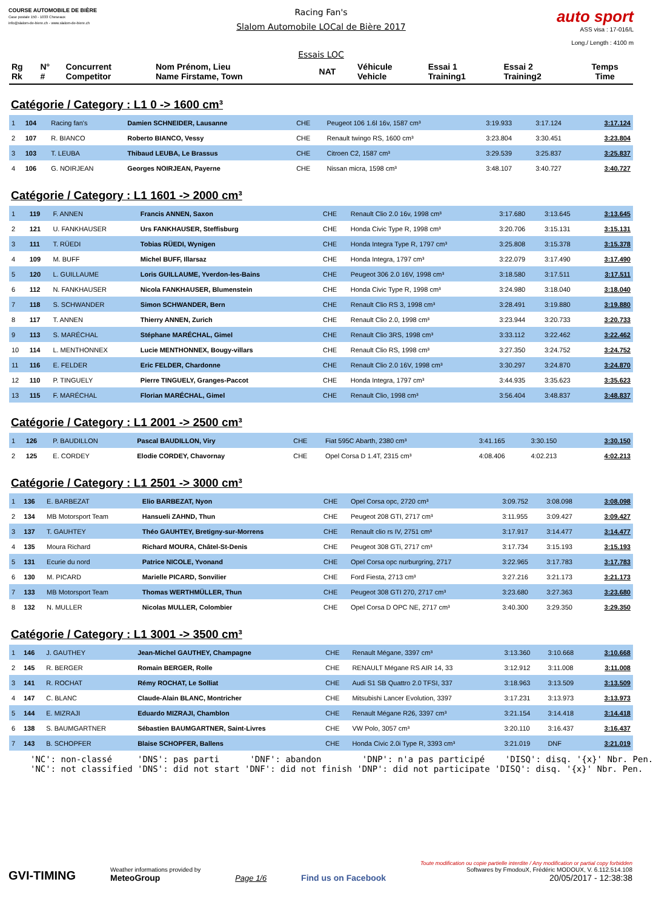COURSE AUTOMOBILE DE BIÈRE
Case postale 150 - 1033 Cheseaux
info@slalom-de-biere.ch - www.slalom-de-biere.ch
Racing Fan's
Slalom Automobile LOCal de Bière 2017
Essais LOC
auto sport
ASS visa : 17-016/L
Long./ Length : 4100 m
| Rg Rk | N° # | Concurrent Competitor | Nom Prénom, Lieu Name Firstame, Town | NAT | Véhicule Vehicle | Essai 1 Training1 | Essai 2 Training2 | Temps Time |
| --- | --- | --- | --- | --- | --- | --- | --- | --- |
Catégorie / Category : L1 0 -> 1600 cm³
| 1 | 104 | Racing fan's | Damien SCHNEIDER, Lausanne | CHE | Peugeot 106 1.6l 16v, 1587 cm³ | 3:19.933 | 3:17.124 | 3:17.124 |
| 2 | 107 | R. BIANCO | Roberto BIANCO, Vessy | CHE | Renault twingo RS, 1600 cm³ | 3:23.804 | 3:30.451 | 3:23.804 |
| 3 | 103 | T. LEUBA | Thibaud LEUBA, Le Brassus | CHE | Citroen C2, 1587 cm³ | 3:29.539 | 3:25.837 | 3:25.837 |
| 4 | 106 | G. NOIRJEAN | Georges NOIRJEAN, Payerne | CHE | Nissan micra, 1598 cm³ | 3:48.107 | 3:40.727 | 3:40.727 |
Catégorie / Category : L1 1601 -> 2000 cm³
| 1 | 119 | F. ANNEN | Francis ANNEN, Saxon | CHE | Renault Clio 2.0 16v, 1998 cm³ | 3:17.680 | 3:13.645 | 3:13.645 |
| 2 | 121 | U. FANKHAUSER | Urs FANKHAUSER, Steffisburg | CHE | Honda Civic Type R, 1998 cm³ | 3:20.706 | 3:15.131 | 3:15.131 |
| 3 | 111 | T. RÜEDI | Tobias RÜEDI, Wynigen | CHE | Honda Integra Type R, 1797 cm³ | 3:25.808 | 3:15.378 | 3:15.378 |
| 4 | 109 | M. BUFF | Michel BUFF, Illarsaz | CHE | Honda Integra, 1797 cm³ | 3:22.079 | 3:17.490 | 3:17.490 |
| 5 | 120 | L. GUILLAUME | Loris GUILLAUME, Yverdon-les-Bains | CHE | Peugeot 306 2.0 16V, 1998 cm³ | 3:18.580 | 3:17.511 | 3:17.511 |
| 6 | 112 | N. FANKHAUSER | Nicola FANKHAUSER, Blumenstein | CHE | Honda Civic Type R, 1998 cm³ | 3:24.980 | 3:18.040 | 3:18.040 |
| 7 | 118 | S. SCHWANDER | Simon SCHWANDER, Bern | CHE | Renault Clio RS 3, 1998 cm³ | 3:28.491 | 3:19.880 | 3:19.880 |
| 8 | 117 | T. ANNEN | Thierry ANNEN, Zurich | CHE | Renault Clio 2.0, 1998 cm³ | 3:23.944 | 3:20.733 | 3:20.733 |
| 9 | 113 | S. MARÉCHAL | Stéphane MARÉCHAL, Gimel | CHE | Renault Clio 3RS, 1998 cm³ | 3:33.112 | 3:22.462 | 3:22.462 |
| 10 | 114 | L. MENTHONNEX | Lucie MENTHONNEX, Bougy-villars | CHE | Renault Clio RS, 1998 cm³ | 3:27.350 | 3:24.752 | 3:24.752 |
| 11 | 116 | E. FELDER | Eric FELDER, Chardonne | CHE | Renault Clio 2.0 16V, 1998 cm³ | 3:30.297 | 3:24.870 | 3:24.870 |
| 12 | 110 | P. TINGUELY | Pierre TINGUELY, Granges-Paccot | CHE | Honda Integra, 1797 cm³ | 3:44.935 | 3:35.623 | 3:35.623 |
| 13 | 115 | F. MARÉCHAL | Florian MARÉCHAL, Gimel | CHE | Renault Clio, 1998 cm³ | 3:56.404 | 3:48.837 | 3:48.837 |
Catégorie / Category : L1 2001 -> 2500 cm³
| 1 | 126 | P. BAUDILLON | Pascal BAUDILLON, Viry | CHE | Fiat 595C Abarth, 2380 cm³ | 3:41.165 | 3:30.150 | 3:30.150 |
| 2 | 125 | E. CORDEY | Elodie CORDEY, Chavornay | CHE | Opel Corsa D 1.4T, 2315 cm³ | 4:08.406 | 4:02.213 | 4:02.213 |
Catégorie / Category : L1 2501 -> 3000 cm³
| 1 | 136 | E. BARBEZAT | Elio BARBEZAT, Nyon | CHE | Opel Corsa opc, 2720 cm³ | 3:09.752 | 3:08.098 | 3:08.098 |
| 2 | 134 | MB Motorsport Team | Hansueli ZAHND, Thun | CHE | Peugeot 208 GTI, 2717 cm³ | 3:11.955 | 3:09.427 | 3:09.427 |
| 3 | 137 | T. GAUHTEY | Théo GAUHTEY, Bretigny-sur-Morrens | CHE | Renault clio rs IV, 2751 cm³ | 3:17.917 | 3:14.477 | 3:14.477 |
| 4 | 135 | Moura Richard | Richard MOURA, Châtel-St-Denis | CHE | Peugeot 308 GTi, 2717 cm³ | 3:17.734 | 3:15.193 | 3:15.193 |
| 5 | 131 | Ecurie du nord | Patrice NICOLE, Yvonand | CHE | Opel Corsa opc nurburgring, 2717 | 3:22.965 | 3:17.783 | 3:17.783 |
| 6 | 130 | M. PICARD | Marielle PICARD, Sonvilier | CHE | Ford Fiesta, 2713 cm³ | 3:27.216 | 3:21.173 | 3:21.173 |
| 7 | 133 | MB Motorsport Team | Thomas WERTHMÜLLER, Thun | CHE | Peugeot 308 GTI 270, 2717 cm³ | 3:23.680 | 3:27.363 | 3:23.680 |
| 8 | 132 | N. MULLER | Nicolas MULLER, Colombier | CHE | Opel Corsa D OPC NE, 2717 cm³ | 3:40.300 | 3:29.350 | 3:29.350 |
Catégorie / Category : L1 3001 -> 3500 cm³
| 1 | 146 | J. GAUTHEY | Jean-Michel GAUTHEY, Champagne | CHE | Renault Mégane, 3397 cm³ | 3:13.360 | 3:10.668 | 3:10.668 |
| 2 | 145 | R. BERGER | Romain BERGER, Rolle | CHE | RENAULT Mégane RS AIR 14, 33 | 3:12.912 | 3:11.008 | 3:11.008 |
| 3 | 141 | R. ROCHAT | Rémy ROCHAT, Le Solliat | CHE | Audi S1 SB Quattro 2.0 TFSI, 337 | 3:18.963 | 3:13.509 | 3:13.509 |
| 4 | 147 | C. BLANC | Claude-Alain BLANC, Montricher | CHE | Mitsubishi Lancer Evolution, 3397 | 3:17.231 | 3:13.973 | 3:13.973 |
| 5 | 144 | E. MIZRAJI | Eduardo MIZRAJI, Chamblon | CHE | Renault Mégane R26, 3397 cm³ | 3:21.154 | 3:14.418 | 3:14.418 |
| 6 | 138 | S. BAUMGARTNER | Sébastien BAUMGARTNER, Saint-Livres | CHE | VW Polo, 3057 cm³ | 3:20.110 | 3:16.437 | 3:16.437 |
| 7 | 143 | B. SCHOPFER | Blaise SCHOPFER, Ballens | CHE | Honda Civic 2.0i Type R, 3393 cm³ | 3:21.019 | DNF | 3:21.019 |
'NC': non-classé 'DNS': pas parti 'DNF': abandon 'DNP': n'a pas participé 'DISQ': disq. '{x}' Nbr. Pen. 'NC': not classified 'DNS': did not start 'DNF': did not finish 'DNP': did not participate 'DISQ': disq. '{x}' Nbr. Pen.
GVI-TIMING
Weather informations provided by
MeteoGroup
Page 1/6
Find us on Facebook
Toute modification ou copie partielle interdite / Any modification or partial copy forbidden
Softwares by FmodouX, Frédéric MODOUX, V. 6.112.514.108
20/05/2017 - 12:38:38